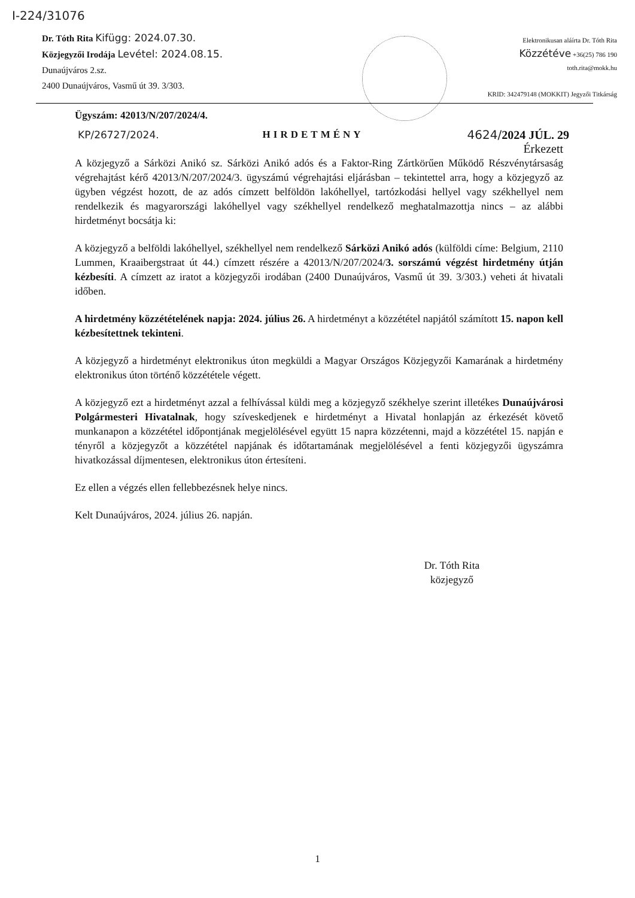I-224/31076
Dr. Tóth Rita Kifügg: 2024.07.30.
Közjegyzői Irodája Levétel: 2024.08.15.
Dunaújváros 2.sz.
2400 Dunaújváros, Vasmű út 39. 3/303.
Elektronikusan aláírta Dr. Tóth Rita
Közzétéve +36(25) 786 190
toth.rita@mokk.hu
KRID: 342479148 (MOKKIT) Jegyzői Titkárság
Ügyszám: 42013/N/207/2024/4.
KP/26727/2024. HIRDETMÉNY 4624/2024 JÚL. 29
Érkezett
A közjegyző a Sárközi Anikó sz. Sárközi Anikó adós és a Faktor-Ring Zártkörűen Működő Részvénytársaság végrehajtást kérő 42013/N/207/2024/3. ügyszámú végrehajtási eljárásban – tekintettel arra, hogy a közjegyző az ügyben végzést hozott, de az adós címzett belföldön lakóhellyel, tartózkodási hellyel vagy székhellyel nem rendelkezik és magyarországi lakóhellyel vagy székhellyel rendelkező meghatalmazottja nincs – az alábbi hirdetményt bocsátja ki:
A közjegyző a belföldi lakóhellyel, székhellyel nem rendelkező Sárközi Anikó adós (külföldi címe: Belgium, 2110 Lummen, Kraaibergstraat út 44.) címzett részére a 42013/N/207/2024/3. sorszámú végzést hirdetmény útján kézbesíti. A címzett az iratot a közjegyzői irodában (2400 Dunaújváros, Vasmű út 39. 3/303.) veheti át hivatali időben.
A hirdetmény közzétételének napja: 2024. július 26. A hirdetményt a közzététel napjától számított 15. napon kell kézbesítettnek tekinteni.
A közjegyző a hirdetményt elektronikus úton megküldi a Magyar Országos Közjegyzői Kamarának a hirdetmény elektronikus úton történő közzététele végett.
A közjegyző ezt a hirdetményt azzal a felhívással küldi meg a közjegyző székhelye szerint illetékes Dunaújvárosi Polgármesteri Hivatalnak, hogy szíveskedjenek e hirdetményt a Hivatal honlapján az érkezését követő munkanapon a közzététel időpontjának megjelölésével együtt 15 napra közzétenni, majd a közzététel 15. napján e tényről a közjegyzőt a közzététel napjának és időtartamának megjelölésével a fenti közjegyzői ügyszámra hivatkozással díjmentesen, elektronikus úton értesíteni.
Ez ellen a végzés ellen fellebbezésnek helye nincs.
Kelt Dunaújváros, 2024. július 26. napján.
Dr. Tóth Rita
közjegyző
1